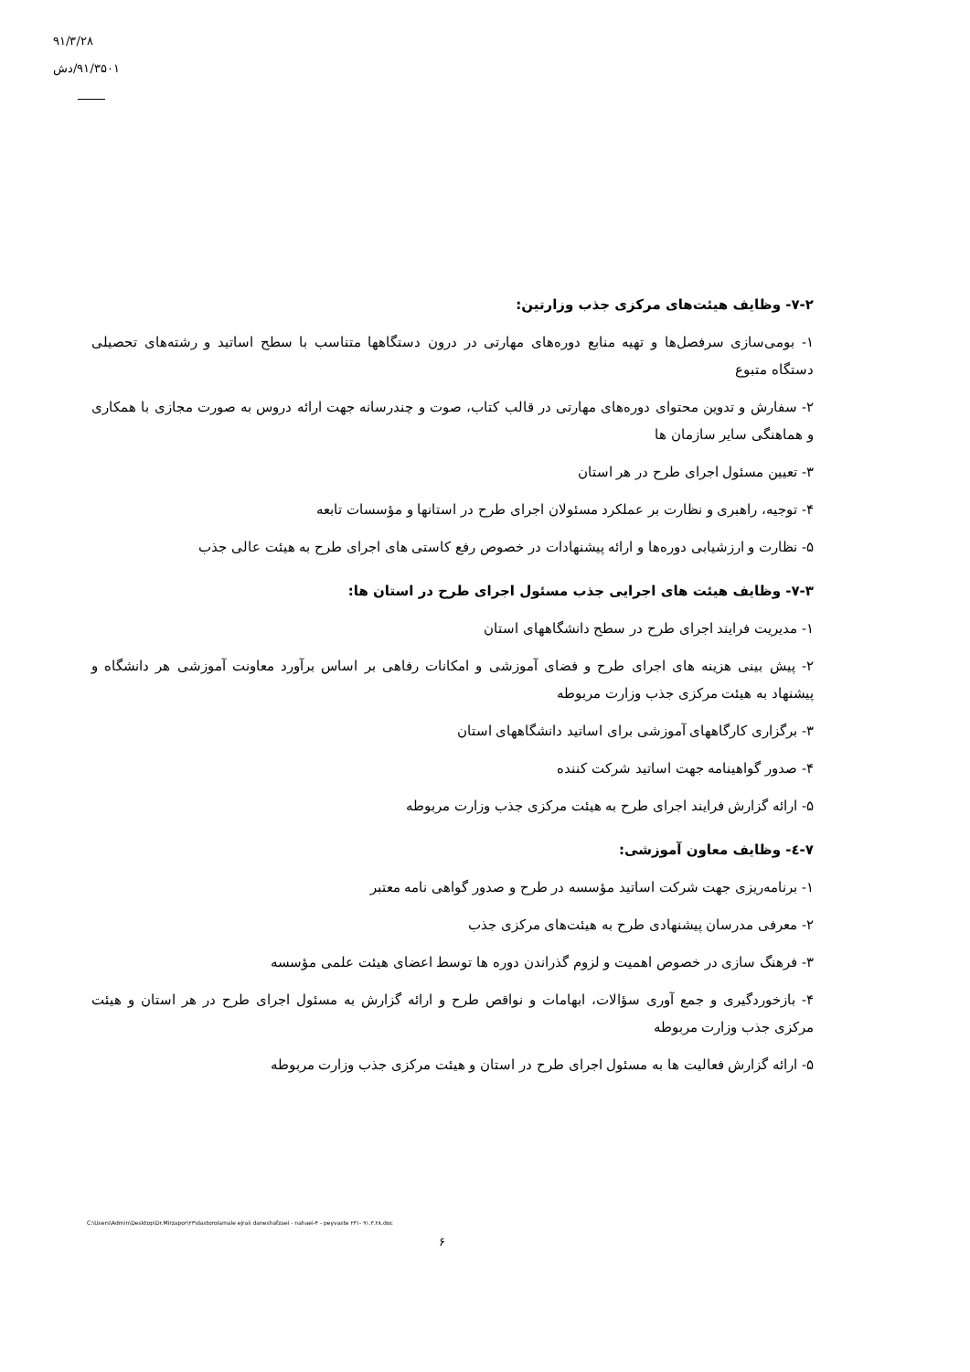۹۱/۳/۲۸
۹۱/۳۵۰۱/دش
۷-۲- وظایف هیئت‌های مرکزی جذب وزارتین:
۱- بومی‌سازی سرفصل‌ها و تهیه منابع دوره‌های مهارتی در درون دستگاهها متناسب با سطح اساتید و رشته‌های تحصیلی دستگاه متبوع
۲- سفارش و تدوین محتوای دوره‌های مهارتی در قالب کتاب، صوت و چندرسانه جهت ارائه دروس به صورت مجازی با همکاری و هماهنگی سایر سازمان ها
۳- تعیین مسئول اجرای طرح در هر استان
۴- توجیه، راهبری و نظارت بر عملکرد مسئولان اجرای طرح در استانها و مؤسسات تابعه
۵- نظارت و ارزشیابی دوره‌ها و ارائه پیشنهادات در خصوص رفع کاستی های اجرای طرح به هیئت عالی جذب
۷-۳- وظایف هیئت های اجرایی جذب مسئول اجرای طرح در استان ها:
۱- مدیریت فرایند اجرای طرح در سطح دانشگاههای استان
۲- پیش بینی هزینه های اجرای طرح و فضای آموزشی و امکانات رفاهی بر اساس برآورد معاونت آموزشی هر دانشگاه و پیشنهاد به هیئت مرکزی جذب وزارت مربوطه
۳- برگزاری کارگاههای آموزشی برای اساتید دانشگاههای استان
۴- صدور گواهینامه جهت اساتید شرکت کننده
۵- ارائه گزارش فرایند اجرای طرح به هیئت مرکزی جذب وزارت مربوطه
۷-٤- وظایف معاون آموزشی:
۱- برنامه‌ریزی جهت شرکت اساتید مؤسسه در طرح و صدور گواهی نامه معتبر
۲- معرفی مدرسان پیشنهادی طرح به هیئت‌های مرکزی جذب
۳- فرهنگ سازی در خصوص اهمیت و لزوم گذراندن دوره ها توسط اعضای هیئت علمی مؤسسه
۴- بازخوردگیری و جمع آوری سؤالات، ابهامات و نواقص طرح و ارائه گزارش به مسئول اجرای طرح در هر استان و هیئت مرکزی جذب وزارت مربوطه
۵- ارائه گزارش فعالیت ها به مسئول اجرای طرح در استان و هیئت مرکزی جذب وزارت مربوطه
C:\Users\Admin\Desktop\Dr.Mirzapor\۲۳\dastorolamale ejraii daneshafzaei - nahaei-۴ - peyvaste ۲۳۱- ۹۱.۳.۲۸.doc
۶